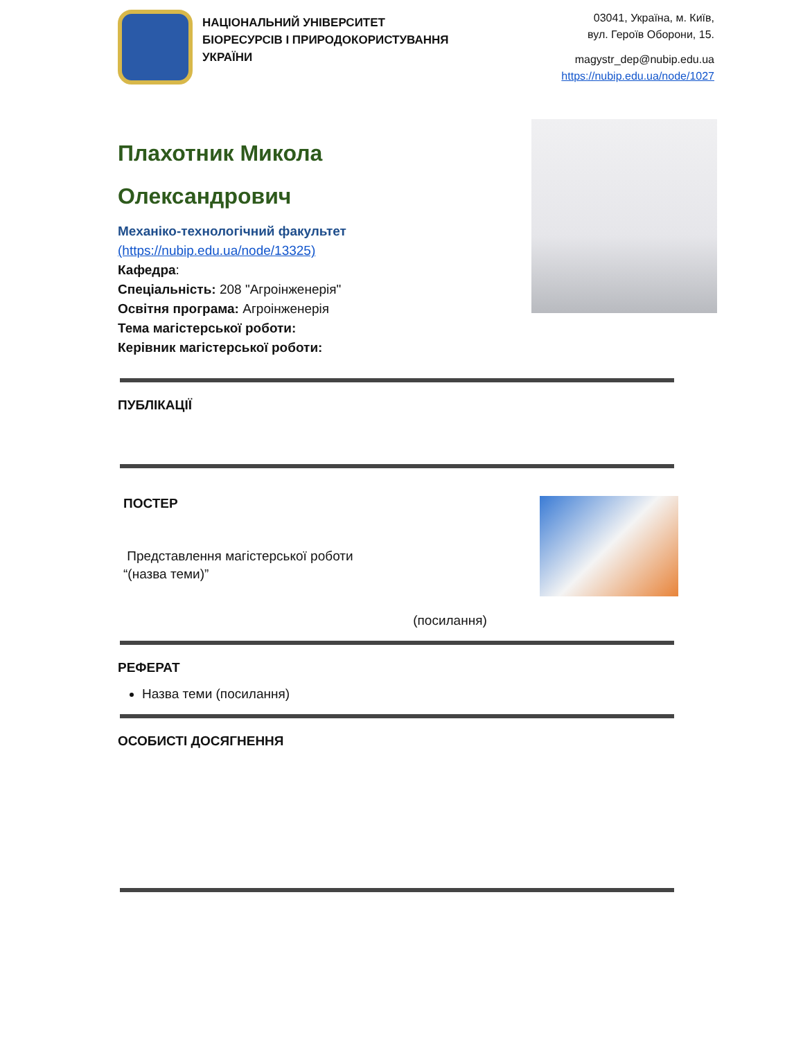НАЦІОНАЛЬНИЙ УНІВЕРСИТЕТ
БІОРЕСУРСІВ І ПРИРОДОКОРИСТУВАННЯ
УКРАЇНИ
03041, Україна, м. Київ,
вул. Героїв Оборони, 15.
magystr_dep@nubip.edu.ua
https://nubip.edu.ua/node/1027
Плахотник Микола
Олександрович
Механіко-технологічний факультет
(https://nubip.edu.ua/node/13325)
Кафедра:
Спеціальність: 208 "Агроінженерія"
Освітня програма: Агроінженерія
Тема магістерської роботи:
Керівник магістерської роботи:
ПУБЛІКАЦІЇ
ПОСТЕР
Представлення магістерської роботи
“(назва теми)”
(посилання)
РЕФЕРАТ
Назва теми (посилання)
ОСОБИСТІ ДОСЯГНЕННЯ